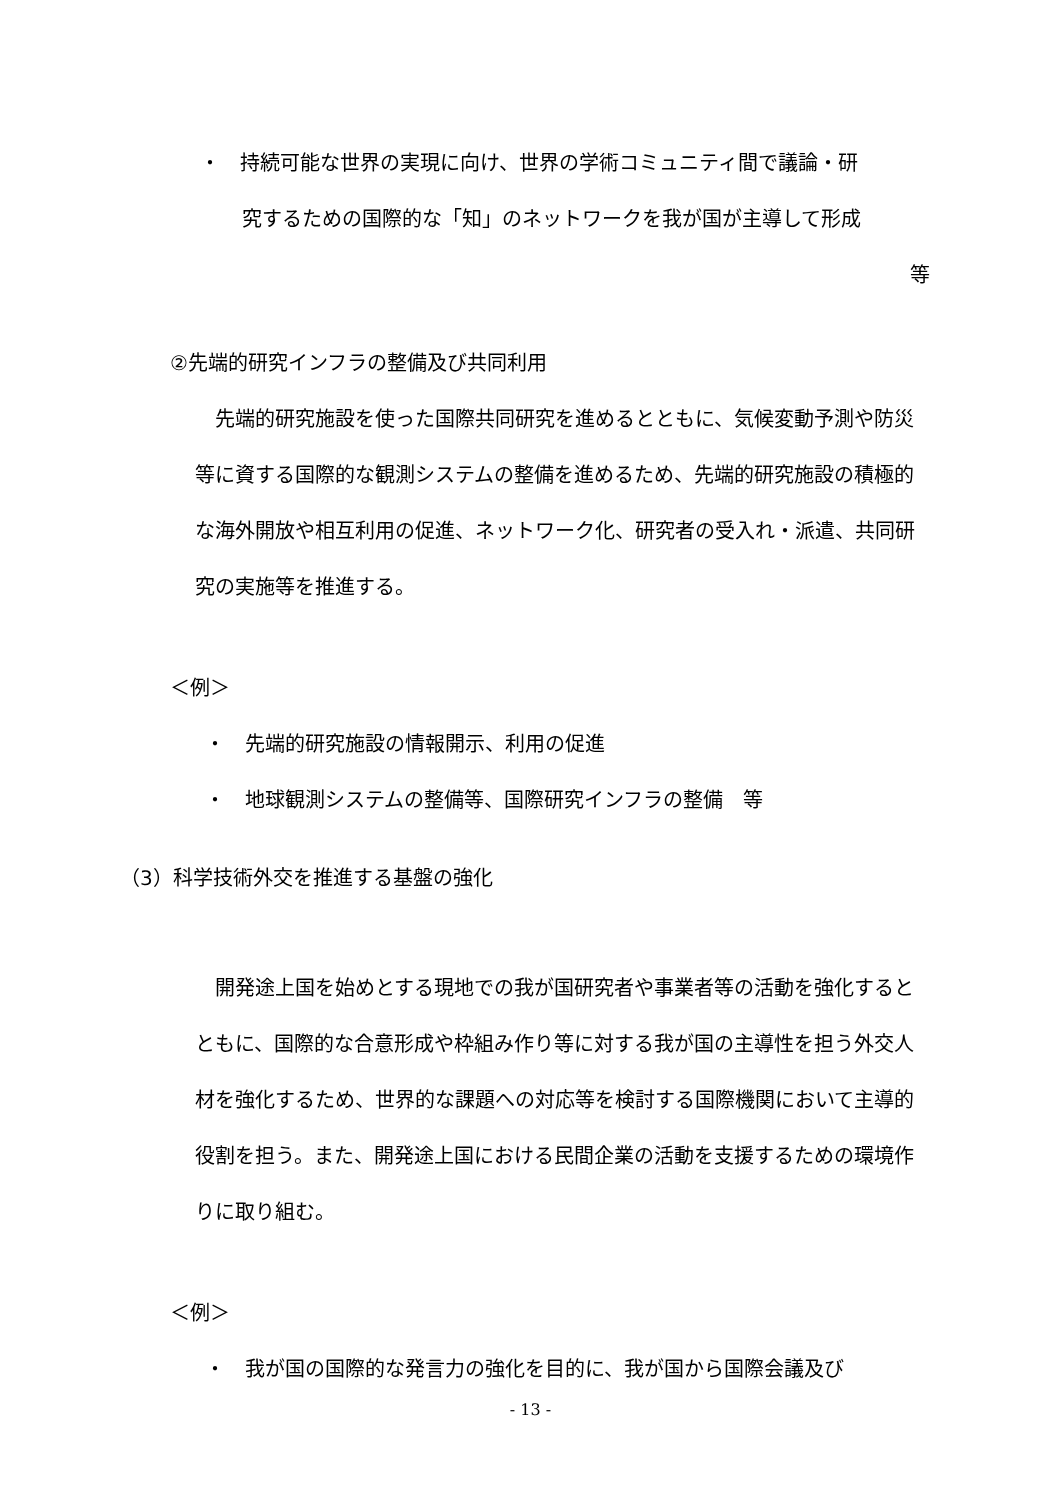・　持続可能な世界の実現に向け、世界の学術コミュニティ間で議論・研
究するための国際的な「知」のネットワークを我が国が主導して形成
等
②先端的研究インフラの整備及び共同利用
　先端的研究施設を使った国際共同研究を進めるとともに、気候変動予測や防災等に資する国際的な観測システムの整備を進めるため、先端的研究施設の積極的な海外開放や相互利用の促進、ネットワーク化、研究者の受入れ・派遣、共同研究の実施等を推進する。
＜例＞
・　先端的研究施設の情報開示、利用の促進
・　地球観測システムの整備等、国際研究インフラの整備　等
（3）科学技術外交を推進する基盤の強化
　開発途上国を始めとする現地での我が国研究者や事業者等の活動を強化するとともに、国際的な合意形成や枠組み作り等に対する我が国の主導性を担う外交人材を強化するため、世界的な課題への対応等を検討する国際機関において主導的役割を担う。また、開発途上国における民間企業の活動を支援するための環境作りに取り組む。
＜例＞
・　我が国の国際的な発言力の強化を目的に、我が国から国際会議及び
- 13 -